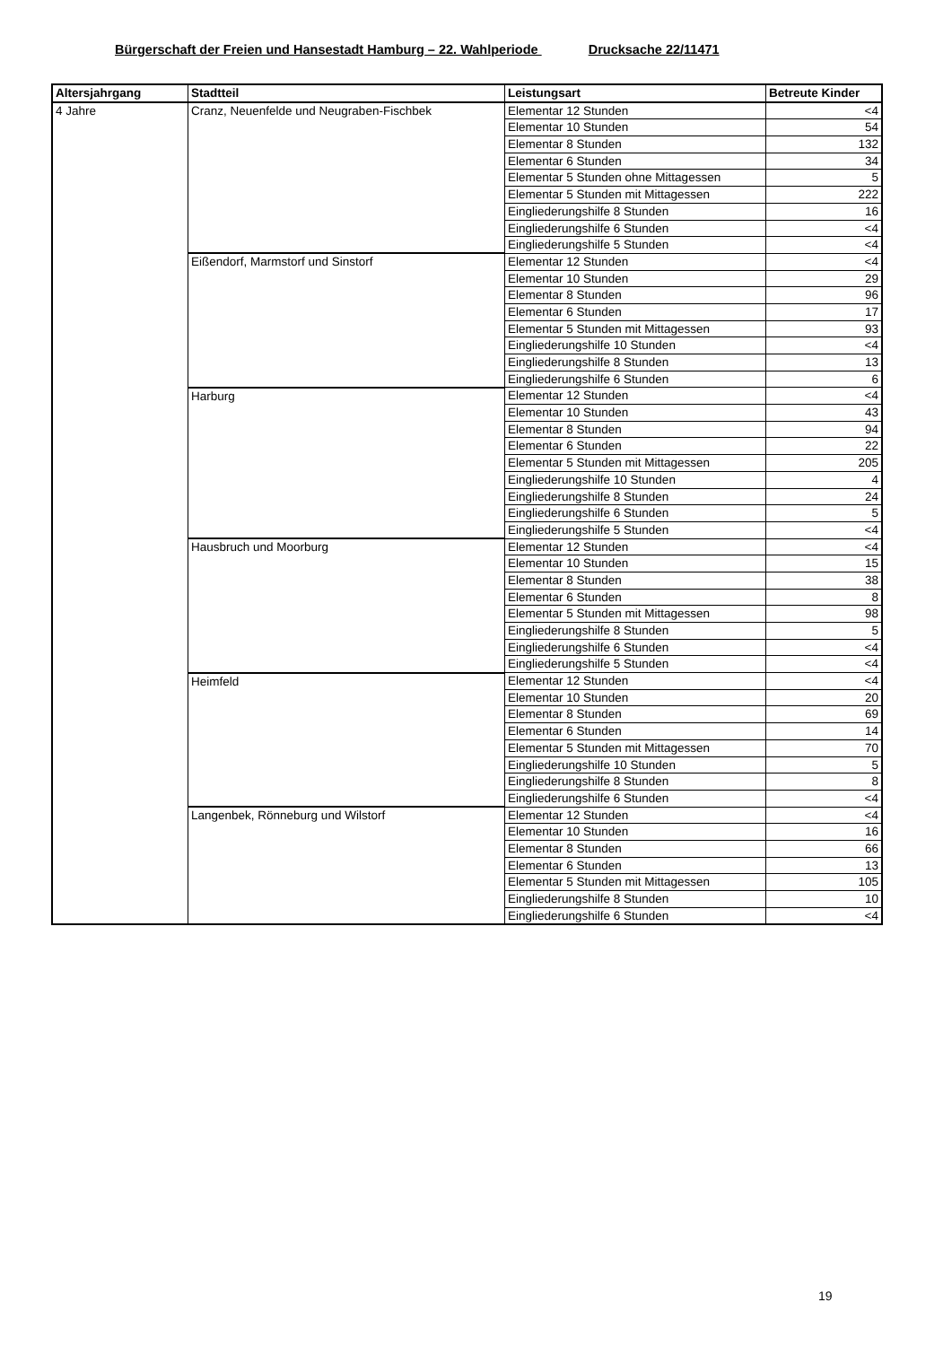Bürgerschaft der Freien und Hansestadt Hamburg – 22. Wahlperiode Drucksache 22/11471
| Altersjahrgang | Stadtteil | Leistungsart | Betreute Kinder |
| --- | --- | --- | --- |
| 4 Jahre | Cranz, Neuenfelde und Neugraben-Fischbek | Elementar 12 Stunden | <4 |
| | | Elementar 10 Stunden | 54 |
| | | Elementar 8 Stunden | 132 |
| | | Elementar 6 Stunden | 34 |
| | | Elementar 5 Stunden ohne Mittagessen | 5 |
| | | Elementar 5 Stunden mit Mittagessen | 222 |
| | | Eingliederungshilfe 8 Stunden | 16 |
| | | Eingliederungshilfe 6 Stunden | <4 |
| | | Eingliederungshilfe 5 Stunden | <4 |
| | Eißendorf, Marmstorf und Sinstorf | Elementar 12 Stunden | <4 |
| | | Elementar 10 Stunden | 29 |
| | | Elementar 8 Stunden | 96 |
| | | Elementar 6 Stunden | 17 |
| | | Elementar 5 Stunden mit Mittagessen | 93 |
| | | Eingliederungshilfe 10 Stunden | <4 |
| | | Eingliederungshilfe 8 Stunden | 13 |
| | | Eingliederungshilfe 6 Stunden | 6 |
| | Harburg | Elementar 12 Stunden | <4 |
| | | Elementar 10 Stunden | 43 |
| | | Elementar 8 Stunden | 94 |
| | | Elementar 6 Stunden | 22 |
| | | Elementar 5 Stunden mit Mittagessen | 205 |
| | | Eingliederungshilfe 10 Stunden | 4 |
| | | Eingliederungshilfe 8 Stunden | 24 |
| | | Eingliederungshilfe 6 Stunden | 5 |
| | | Eingliederungshilfe 5 Stunden | <4 |
| | Hausbruch und Moorburg | Elementar 12 Stunden | <4 |
| | | Elementar 10 Stunden | 15 |
| | | Elementar 8 Stunden | 38 |
| | | Elementar 6 Stunden | 8 |
| | | Elementar 5 Stunden mit Mittagessen | 98 |
| | | Eingliederungshilfe 8 Stunden | 5 |
| | | Eingliederungshilfe 6 Stunden | <4 |
| | | Eingliederungshilfe 5 Stunden | <4 |
| | Heimfeld | Elementar 12 Stunden | <4 |
| | | Elementar 10 Stunden | 20 |
| | | Elementar 8 Stunden | 69 |
| | | Elementar 6 Stunden | 14 |
| | | Elementar 5 Stunden mit Mittagessen | 70 |
| | | Eingliederungshilfe 10 Stunden | 5 |
| | | Eingliederungshilfe 8 Stunden | 8 |
| | | Eingliederungshilfe 6 Stunden | <4 |
| | Langenbek, Rönneburg und Wilstorf | Elementar 12 Stunden | <4 |
| | | Elementar 10 Stunden | 16 |
| | | Elementar 8 Stunden | 66 |
| | | Elementar 6 Stunden | 13 |
| | | Elementar 5 Stunden mit Mittagessen | 105 |
| | | Eingliederungshilfe 8 Stunden | 10 |
| | | Eingliederungshilfe 6 Stunden | <4 |
19